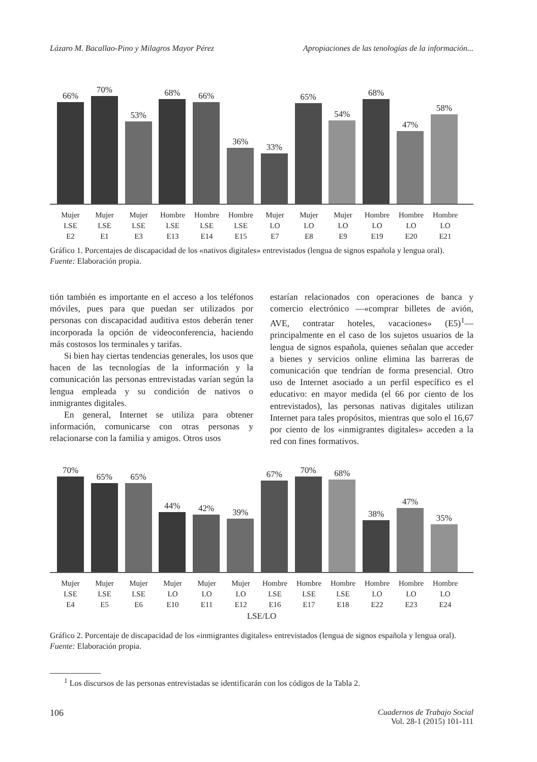Lázaro M. Bacallao-Pino y Milagros Mayor Pérez Apropiaciones de las tenologías de la información...
66%
70%
53%
68%
66%
36%
33%
65%
54%
68%
47%
58%
Mujer
LSE
E2
Mujer
LSE
E1
Mujer
LSE
E3
Hombre
LSE
E13
Hombre
LSE
E14
Hombre
LSE
E15
Mujer
LO
E7
Mujer
LO
E8
Mujer
LO
E9
Hombre
LO
E19
Hombre
LO
E20
Hombre
LO
E21
Gráfico 1. Porcentajes de discapacidad de los «nativos digitales» entrevistados (lengua de signos española y lengua oral).
Fuente: Elaboración propia.
tión también es importante en el acceso a los teléfonos móviles, pues para que puedan ser utilizados por personas con discapacidad auditiva estos deberán tener incorporada la opción de videoconferencia, haciendo más costosos los terminales y tarifas.
Si bien hay ciertas tendencias generales, los usos que hacen de las tecnologías de la información y la comunicación las personas entrevistadas varían según la lengua empleada y su condición de nativos o inmigrantes digitales.
En general, Internet se utiliza para obtener información, comunicarse con otras personas y relacionarse con la familia y amigos. Otros usos
estarían relacionados con operaciones de banca y comercio electrónico —«comprar billetes de avión, AVE, contratar hoteles, vacaciones» (E5)<sup>1</sup>— principalmente en el caso de los sujetos usuarios de la lengua de signos española, quienes señalan que acceder a bienes y servicios online elimina las barreras de comunicación que tendrían de forma presencial. Otro uso de Internet asociado a un perfil específico es el educativo: en mayor medida (el 66 por ciento de los entrevistados), las personas nativas digitales utilizan Internet para tales propósitos, mientras que solo el 16,67 por ciento de los «inmigrantes digitales» acceden a la red con fines formativos.
70%
65%
65%
44%
42%
39%
67%
70%
68%
38%
47%
35%
Mujer
LSE
E4
Mujer
LSE
E5
Mujer
LSE
E6
Mujer
LO
E10
Mujer
LO
E11
Mujer
LO
E12
Hombre
LSE
E16
Hombre
LSE
E17
Hombre
LSE
E18
Hombre
LO
E22
Hombre
LO
E23
Hombre
LO
E24
LSE/LO
Gráfico 2. Porcentaje de discapacidad de los «inmigrantes digitales» entrevistados (lengua de signos española y lengua oral).
Fuente: Elaboración propia.
<sup>1</sup> Los discursos de las personas entrevistadas se identificarán con los códigos de la Tabla 2.
106 Cuadernos de Trabajo Social
Vol. 28-1 (2015) 101-111